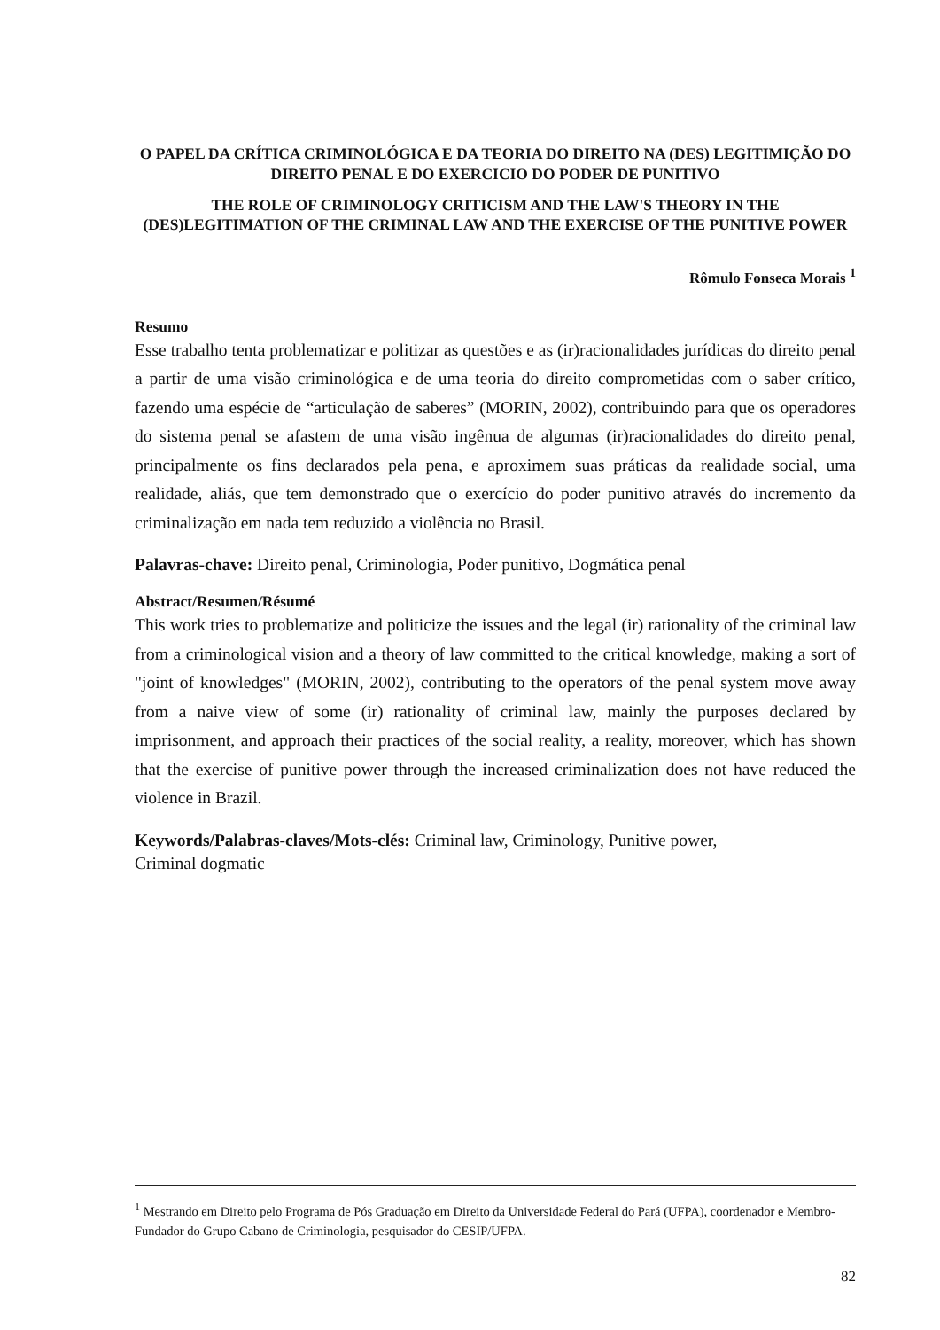O PAPEL DA CRÍTICA CRIMINOLÓGICA E DA TEORIA DO DIREITO NA (DES) LEGITIMIÇÃO DO DIREITO PENAL E DO EXERCICIO DO PODER DE PUNITIVO
THE ROLE OF CRIMINOLOGY CRITICISM AND THE LAW'S THEORY IN THE (DES)LEGITIMATION OF THE CRIMINAL LAW AND THE EXERCISE OF THE PUNITIVE POWER
Rômulo Fonseca Morais <sup>1</sup>
Resumo
Esse trabalho tenta problematizar e politizar as questões e as (ir)racionalidades jurídicas do direito penal a partir de uma visão criminológica e de uma teoria do direito comprometidas com o saber crítico, fazendo uma espécie de “articulação de saberes” (MORIN, 2002), contribuindo para que os operadores do sistema penal se afastem de uma visão ingênua de algumas (ir)racionalidades do direito penal, principalmente os fins declarados pela pena, e aproximem suas práticas da realidade social, uma realidade, aliás, que tem demonstrado que o exercício do poder punitivo através do incremento da criminalização em nada tem reduzido a violência no Brasil.
Palavras-chave: Direito penal, Criminologia, Poder punitivo, Dogmática penal
Abstract/Resumen/Résumé
This work tries to problematize and politicize the issues and the legal (ir) rationality of the criminal law from a criminological vision and a theory of law committed to the critical knowledge, making a sort of "joint of knowledges" (MORIN, 2002), contributing to the operators of the penal system move away from a naive view of some (ir) rationality of criminal law, mainly the purposes declared by imprisonment, and approach their practices of the social reality, a reality, moreover, which has shown that the exercise of punitive power through the increased criminalization does not have reduced the violence in Brazil.
Keywords/Palabras-claves/Mots-clés: Criminal law, Criminology, Punitive power,
Criminal dogmatic
<sup>1</sup> Mestrando em Direito pelo Programa de Pós Graduação em Direito da Universidade Federal do Pará (UFPA), coordenador e Membro-Fundador do Grupo Cabano de Criminologia, pesquisador do CESIP/UFPA.
82